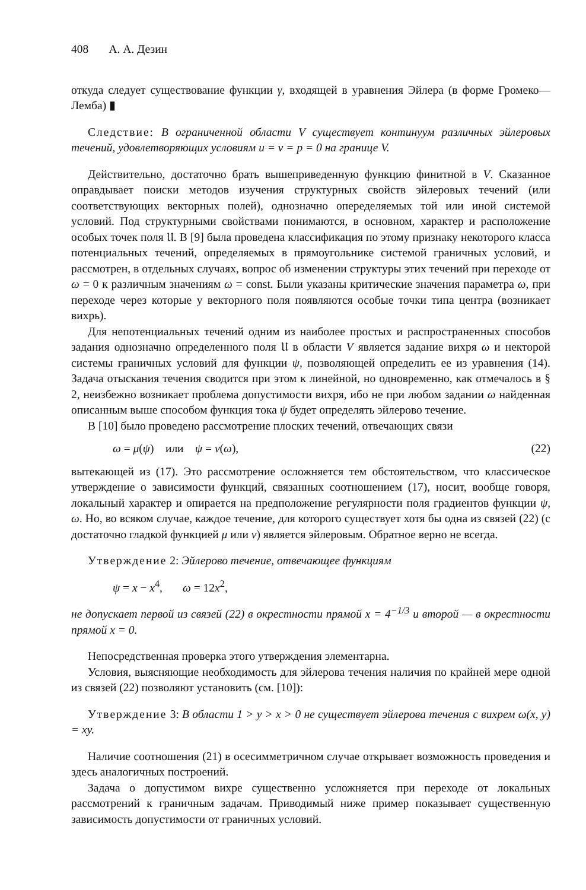408 А. А. Дезин
откуда следует существование функции γ, входящей в уравнения Эйлера (в форме Громеко—Лемба) ▮
Следствие: В ограниченной области V существует континуум различных эйлеровых течений, удовлетворяющих условиям u = v = p = 0 на границе V.
Действительно, достаточно брать вышеприведенную функцию финитной в V. Сказанное оправдывает поиски методов изучения структурных свойств эйлеровых течений (или соответствующих векторных полей), однозначно опеределяемых той или иной системой условий. Под структурными свойствами понимаются, в основном, характер и расположение особых точек поля 𝔘. В [9] была проведена классификация по этому признаку некоторого класса потенциальных течений, определяемых в прямоугольнике системой граничных условий, и рассмотрен, в отдельных случаях, вопрос об изменении структуры этих течений при переходе от ω = 0 к различным значениям ω = const. Были указаны критические значения параметра ω, при переходе через которые у векторного поля появляются особые точки типа центра (возникает вихрь).
Для непотенциальных течений одним из наиболее простых и распространенных способов задания однозначно определенного поля 𝔘 в области V является задание вихря ω и некторой системы граничных условий для функции ψ, позволяющей определить ее из уравнения (14). Задача отыскания течения сводится при этом к линейной, но одновременно, как отмечалось в § 2, неизбежно возникает проблема допустимости вихря, ибо не при любом задании ω найденная описанным выше способом функция тока ψ будет определять эйлерово течение.
В [10] было проведено рассмотрение плоских течений, отвечающих связи
ω = μ(ψ) или ψ = ν(ω), (22)
вытекающей из (17). Это рассмотрение осложняется тем обстоятельством, что классическое утверждение о зависимости функций, связанных соотношением (17), носит, вообще говоря, локальный характер и опирается на предположение регулярности поля градиентов функции ψ, ω. Но, во всяком случае, каждое течение, для которого существует хотя бы одна из связей (22) (с достаточно гладкой функцией μ или ν) является эйлеровым. Обратное верно не всегда.
Утверждение 2: Эйлерово течение, отвечающее функциям
ψ = x − x<sup>4</sup>, ω = 12x<sup>2</sup>,
не допускает первой из связей (22) в окрестности прямой x = 4<sup>−1/3</sup> и второй — в окрестности прямой x = 0.
Непосредственная проверка этого утверждения элементарна.
Условия, выясняющие необходимость для эйлерова течения наличия по крайней мере одной из связей (22) позволяют установить (см. [10]):
Утверждение 3: В области 1 > y > x > 0 не существует эйлерова течения с вихрем ω(x, y) = xy.
Наличие соотношения (21) в осесимметричном случае открывает возможность проведения и здесь аналогичных построений.
Задача о допустимом вихре существенно усложняется при переходе от локальных рассмотрений к граничным задачам. Приводимый ниже пример показывает существенную зависимость допустимости от граничных условий.